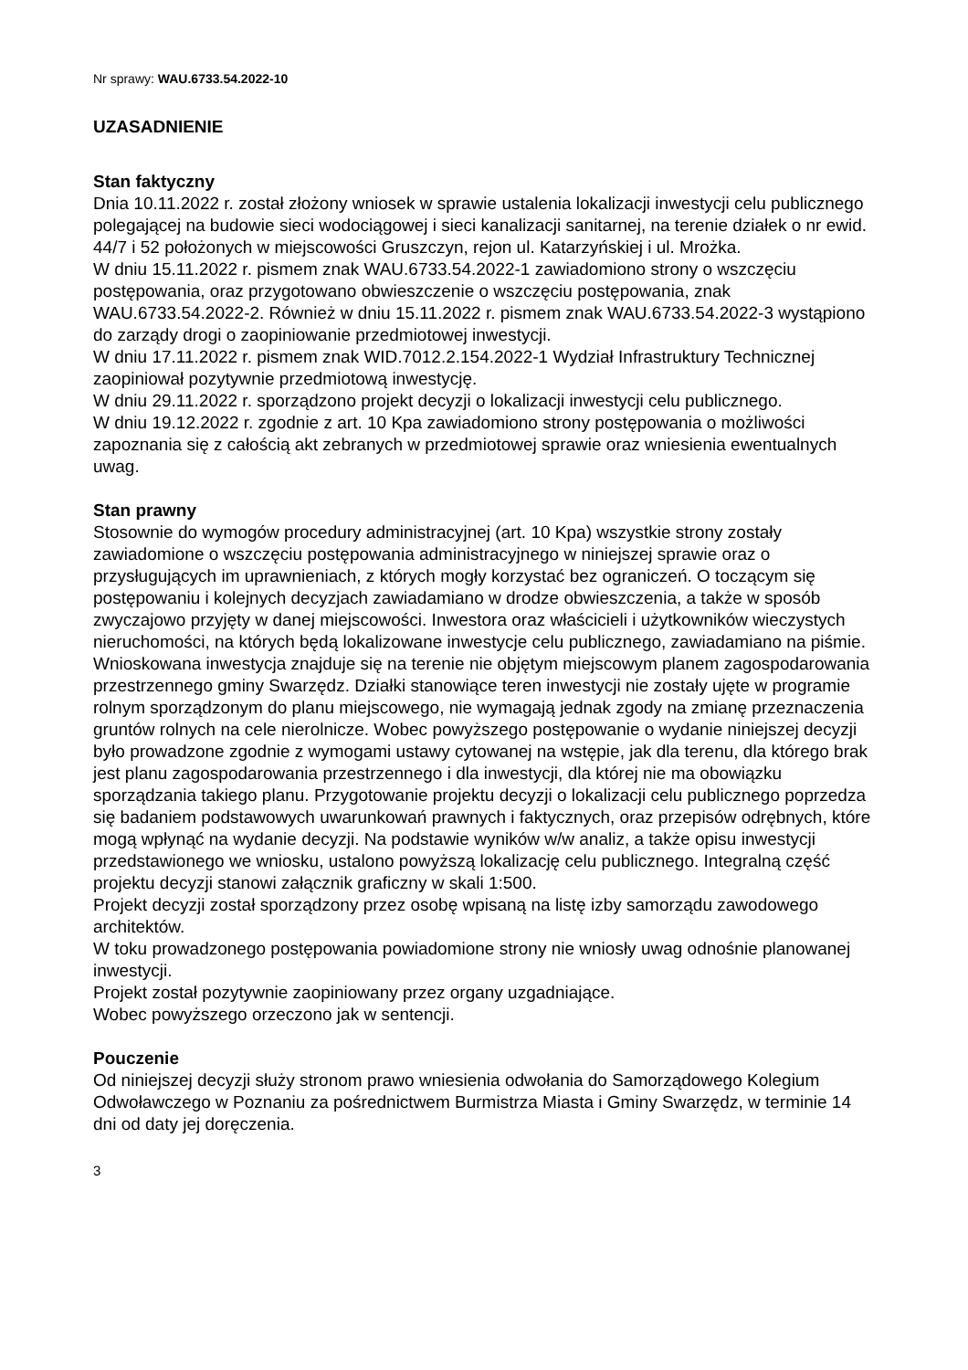Nr sprawy: WAU.6733.54.2022-10
UZASADNIENIE
Stan faktyczny
Dnia 10.11.2022 r. został złożony wniosek w sprawie ustalenia lokalizacji inwestycji celu publicznego polegającej na budowie sieci wodociągowej i sieci kanalizacji sanitarnej, na terenie działek o nr ewid. 44/7 i 52 położonych w miejscowości Gruszczyn, rejon ul. Katarzyńskiej i ul. Mrożka.
W dniu 15.11.2022 r. pismem znak WAU.6733.54.2022-1 zawiadomiono strony o wszczęciu postępowania, oraz przygotowano obwieszczenie o wszczęciu postępowania, znak WAU.6733.54.2022-2. Również w dniu 15.11.2022 r. pismem znak WAU.6733.54.2022-3 wystąpiono do zarządy drogi o zaopiniowanie przedmiotowej inwestycji.
W dniu 17.11.2022 r. pismem znak WID.7012.2.154.2022-1 Wydział Infrastruktury Technicznej zaopiniował pozytywnie przedmiotową inwestycję.
W dniu 29.11.2022 r. sporządzono projekt decyzji o lokalizacji inwestycji celu publicznego.
W dniu 19.12.2022 r. zgodnie z art. 10 Kpa zawiadomiono strony postępowania o możliwości zapoznania się z całością akt zebranych w przedmiotowej sprawie oraz wniesienia ewentualnych uwag.
Stan prawny
Stosownie do wymogów procedury administracyjnej (art. 10 Kpa) wszystkie strony zostały zawiadomione o wszczęciu postępowania administracyjnego w niniejszej sprawie oraz o przysługujących im uprawnieniach, z których mogły korzystać bez ograniczeń. O toczącym się postępowaniu i kolejnych decyzjach zawiadamiano w drodze obwieszczenia, a także w sposób zwyczajowo przyjęty w danej miejscowości. Inwestora oraz właścicieli i użytkowników wieczystych nieruchomości, na których będą lokalizowane inwestycje celu publicznego, zawiadamiano na piśmie.
Wnioskowana inwestycja znajduje się na terenie nie objętym miejscowym planem zagospodarowania przestrzennego gminy Swarzędz. Działki stanowiące teren inwestycji nie zostały ujęte w programie rolnym sporządzonym do planu miejscowego, nie wymagają jednak zgody na zmianę przeznaczenia gruntów rolnych na cele nierolnicze. Wobec powyższego postępowanie o wydanie niniejszej decyzji było prowadzone zgodnie z wymogami ustawy cytowanej na wstępie, jak dla terenu, dla którego brak jest planu zagospodarowania przestrzennego i dla inwestycji, dla której nie ma obowiązku sporządzania takiego planu. Przygotowanie projektu decyzji o lokalizacji celu publicznego poprzedza się badaniem podstawowych uwarunkowań prawnych i faktycznych, oraz przepisów odrębnych, które mogą wpłynąć na wydanie decyzji. Na podstawie wyników w/w analiz, a także opisu inwestycji przedstawionego we wniosku, ustalono powyższą lokalizację celu publicznego. Integralną część projektu decyzji stanowi załącznik graficzny w skali 1:500.
Projekt decyzji został sporządzony przez osobę wpisaną na listę izby samorządu zawodowego architektów.
W toku prowadzonego postępowania powiadomione strony nie wniosły uwag odnośnie planowanej inwestycji.
Projekt został pozytywnie zaopiniowany przez organy uzgadniające.
Wobec powyższego orzeczono jak w sentencji.
Pouczenie
Od niniejszej decyzji służy stronom prawo wniesienia odwołania do Samorządowego Kolegium Odwoławczego w Poznaniu za pośrednictwem Burmistrza Miasta i Gminy Swarzędz, w terminie 14 dni od daty jej doręczenia.
3